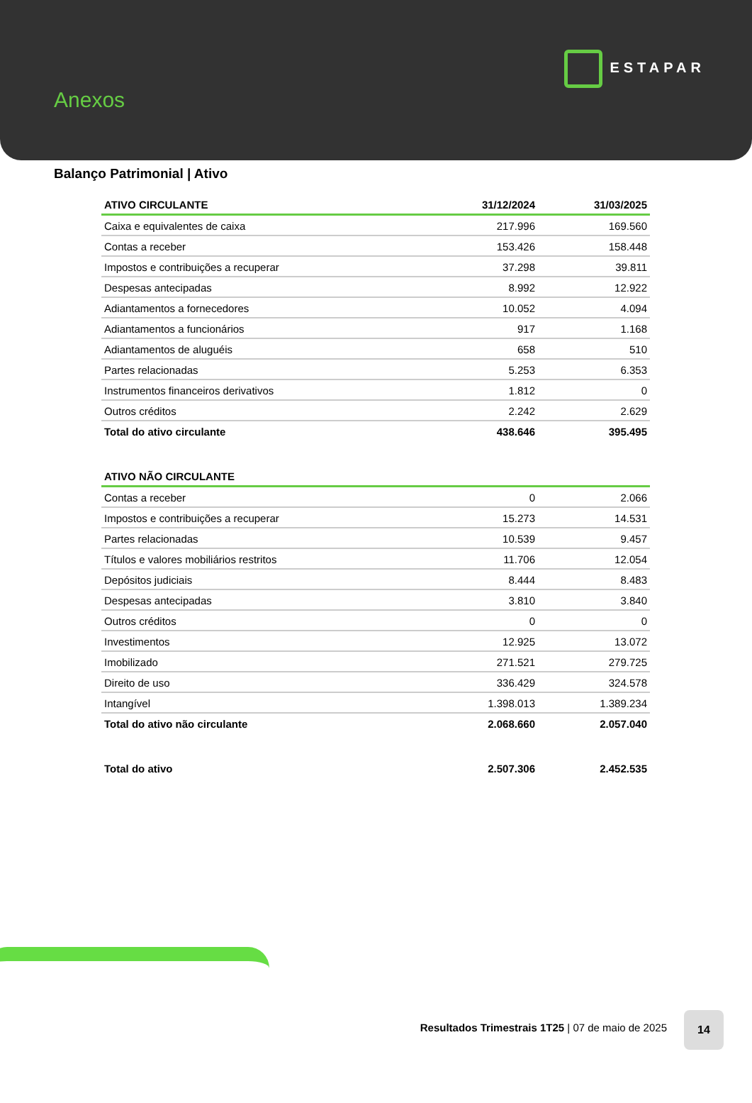Anexos
ESTAPAR
Balanço Patrimonial | Ativo
| ATIVO CIRCULANTE | 31/12/2024 | 31/03/2025 |
| --- | --- | --- |
| Caixa e equivalentes de caixa | 217.996 | 169.560 |
| Contas a receber | 153.426 | 158.448 |
| Impostos e contribuições a recuperar | 37.298 | 39.811 |
| Despesas antecipadas | 8.992 | 12.922 |
| Adiantamentos a fornecedores | 10.052 | 4.094 |
| Adiantamentos a funcionários | 917 | 1.168 |
| Adiantamentos de aluguéis | 658 | 510 |
| Partes relacionadas | 5.253 | 6.353 |
| Instrumentos financeiros derivativos | 1.812 | 0 |
| Outros créditos | 2.242 | 2.629 |
| Total do ativo circulante | 438.646 | 395.495 |
| ATIVO NÃO CIRCULANTE | | |
| Contas a receber | 0 | 2.066 |
| Impostos e contribuições a recuperar | 15.273 | 14.531 |
| Partes relacionadas | 10.539 | 9.457 |
| Títulos e valores mobiliários restritos | 11.706 | 12.054 |
| Depósitos judiciais | 8.444 | 8.483 |
| Despesas antecipadas | 3.810 | 3.840 |
| Outros créditos | 0 | 0 |
| Investimentos | 12.925 | 13.072 |
| Imobilizado | 271.521 | 279.725 |
| Direito de uso | 336.429 | 324.578 |
| Intangível | 1.398.013 | 1.389.234 |
| Total do ativo não circulante | 2.068.660 | 2.057.040 |
| Total do ativo | 2.507.306 | 2.452.535 |
Resultados Trimestrais 1T25 | 07 de maio de 2025
14